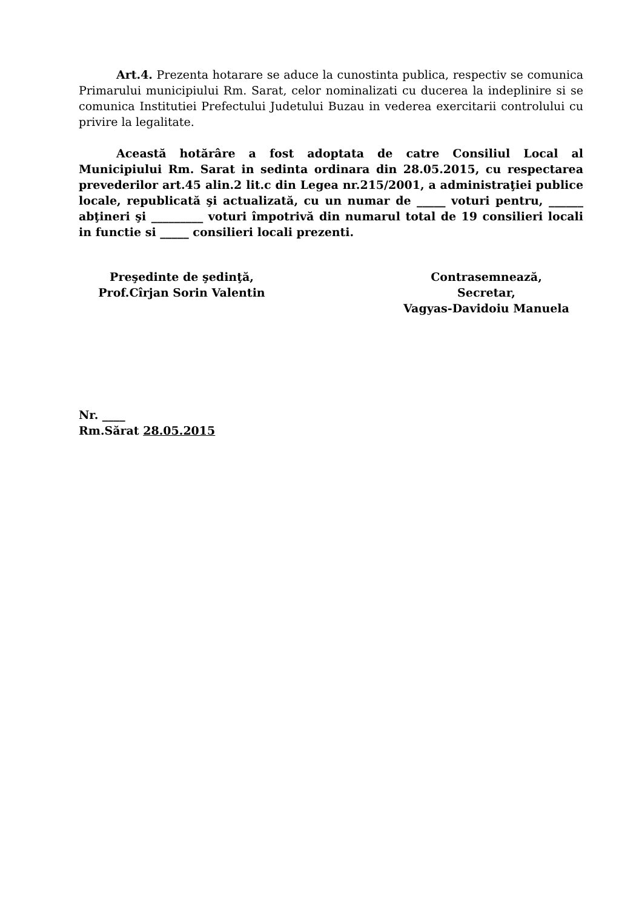Art.4. Prezenta hotarare se aduce la cunostinta publica, respectiv se comunica Primarului municipiului Rm. Sarat, celor nominalizati cu ducerea la indeplinire si se comunica Institutiei Prefectului Judetului Buzau in vederea exercitarii controlului cu privire la legalitate.
Această hotărâre a fost adoptata de catre Consiliul Local al Municipiului Rm. Sarat in sedinta ordinara din 28.05.2015, cu respectarea prevederilor art.45 alin.2 lit.c din Legea nr.215/2001, a administraţiei publice locale, republicată şi actualizată, cu un numar de _____ voturi pentru, ______ abţineri şi _________ voturi împotrivă din numarul total de 19 consilieri locali in functie si _____ consilieri locali prezenti.
Preşedinte de şedinţă,
Prof.Cîrjan Sorin Valentin
Contrasemnează,
Secretar,
Vagyas-Davidoiu Manuela
Nr. ____
Rm.Sărat 28.05.2015